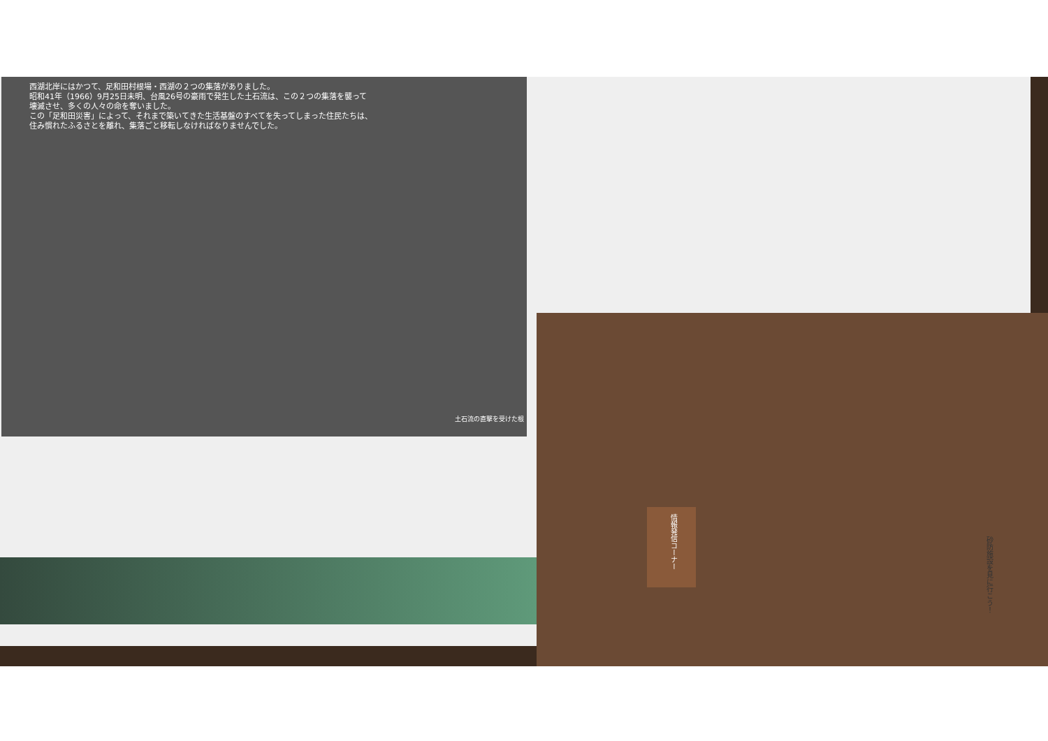西湖北岸にはかつて、足和田村根場・西湖の２つの集落がありました。
昭和41年（1966）9月25日未明、台風26号の豪雨で発生した土石流は、この２つの集落を襲って
壊滅させ、多くの人々の命を奪いました。
この「足和田災害」によって、それまで築いてきた生活基盤のすべてを失ってしまった住民たちは、
住み慣れたふるさとを離れ、集落ごと移転しなければなりませんでした。
土石流の直撃を受けた根
情報発信コーナー
砂防施設を見に行こう！